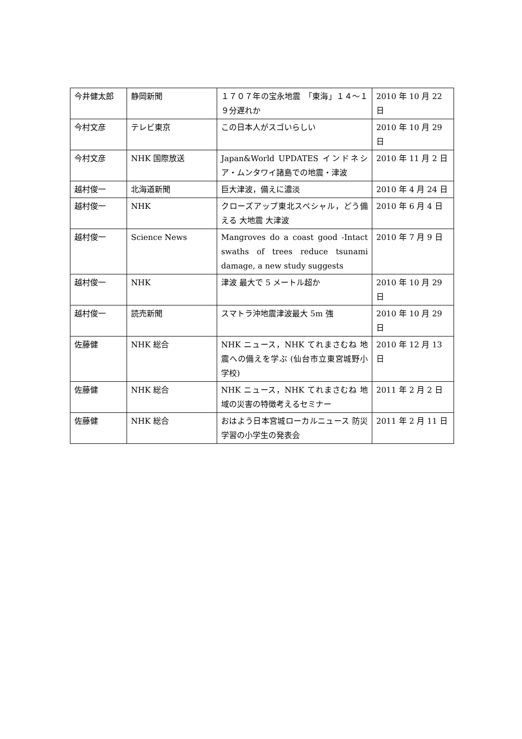| 今井健太郎 | 静岡新聞 | １７０７年の宝永地震 「東海」１４〜１９分遅れか | 2010 年 10 月 22 日 |
| 今村文彦 | テレビ東京 | この日本人がスゴいらしい | 2010 年 10 月 29 日 |
| 今村文彦 | NHK 国際放送 | Japan&World UPDATES インドネシア・ムンタワイ諸島での地震・津波 | 2010 年 11 月 2 日 |
| 越村俊一 | 北海道新聞 | 巨大津波，備えに濃淡 | 2010 年 4 月 24 日 |
| 越村俊一 | NHK | クローズアップ東北スペシャル，どう備える 大地震 大津波 | 2010 年 6 月 4 日 |
| 越村俊一 | Science News | Mangroves do a coast good -Intact swaths of trees reduce tsunami damage, a new study suggests | 2010 年 7 月 9 日 |
| 越村俊一 | NHK | 津波 最大で 5 メートル超か | 2010 年 10 月 29 日 |
| 越村俊一 | 読売新聞 | スマトラ沖地震津波最大 5m 強 | 2010 年 10 月 29 日 |
| 佐藤健 | NHK 総合 | NHK ニュース，NHK てれまさむね 地震への備えを学ぶ (仙台市立東宮城野小学校) | 2010 年 12 月 13 日 |
| 佐藤健 | NHK 総合 | NHK ニュース，NHK てれまさむね 地域の災害の特徴考えるセミナー | 2011 年 2 月 2 日 |
| 佐藤健 | NHK 総合 | おはよう日本宮城ローカルニュース 防災学習の小学生の発表会 | 2011 年 2 月 11 日 |